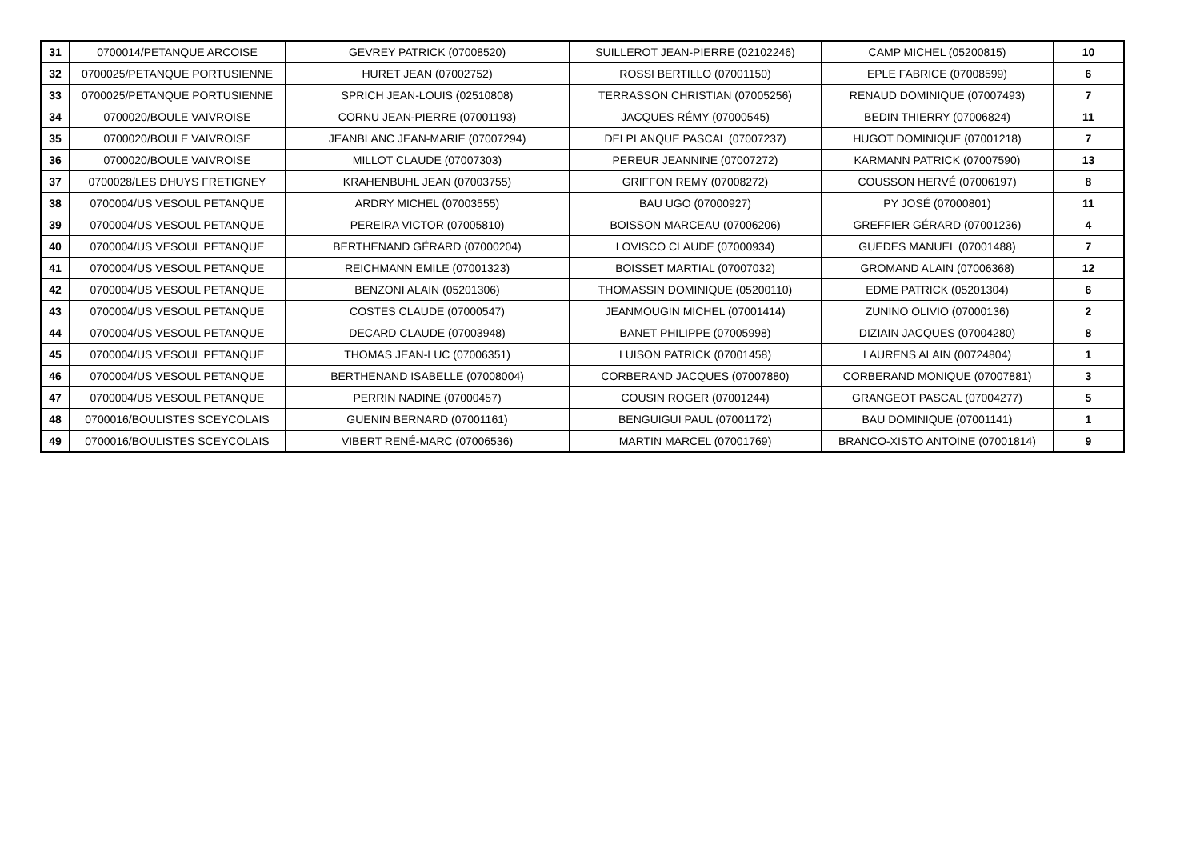| 31 | 0700014/PETANQUE ARCOISE | GEVREY PATRICK (07008520) | SUILLEROT JEAN-PIERRE (02102246) | CAMP MICHEL (05200815) | 10 |
| 32 | 0700025/PETANQUE PORTUSIENNE | HURET JEAN (07002752) | ROSSI BERTILLO (07001150) | EPLE FABRICE (07008599) | 6 |
| 33 | 0700025/PETANQUE PORTUSIENNE | SPRICH JEAN-LOUIS (02510808) | TERRASSON CHRISTIAN (07005256) | RENAUD DOMINIQUE (07007493) | 7 |
| 34 | 0700020/BOULE VAIVROISE | CORNU JEAN-PIERRE (07001193) | JACQUES RÉMY (07000545) | BEDIN THIERRY (07006824) | 11 |
| 35 | 0700020/BOULE VAIVROISE | JEANBLANC JEAN-MARIE (07007294) | DELPLANQUE PASCAL (07007237) | HUGOT DOMINIQUE (07001218) | 7 |
| 36 | 0700020/BOULE VAIVROISE | MILLOT CLAUDE (07007303) | PEREUR JEANNINE (07007272) | KARMANN PATRICK (07007590) | 13 |
| 37 | 0700028/LES DHUYS FRETIGNEY | KRAHENBUHL JEAN (07003755) | GRIFFON REMY (07008272) | COUSSON HERVÉ (07006197) | 8 |
| 38 | 0700004/US VESOUL PETANQUE | ARDRY MICHEL (07003555) | BAU UGO (07000927) | PY JOSÉ (07000801) | 11 |
| 39 | 0700004/US VESOUL PETANQUE | PEREIRA VICTOR (07005810) | BOISSON MARCEAU (07006206) | GREFFIER GÉRARD (07001236) | 4 |
| 40 | 0700004/US VESOUL PETANQUE | BERTHENAND GÉRARD (07000204) | LOVISCO CLAUDE (07000934) | GUEDES MANUEL (07001488) | 7 |
| 41 | 0700004/US VESOUL PETANQUE | REICHMANN EMILE (07001323) | BOISSET MARTIAL (07007032) | GROMAND ALAIN (07006368) | 12 |
| 42 | 0700004/US VESOUL PETANQUE | BENZONI ALAIN (05201306) | THOMASSIN DOMINIQUE (05200110) | EDME PATRICK (05201304) | 6 |
| 43 | 0700004/US VESOUL PETANQUE | COSTES CLAUDE (07000547) | JEANMOUGIN MICHEL (07001414) | ZUNINO OLIVIO (07000136) | 2 |
| 44 | 0700004/US VESOUL PETANQUE | DECARD CLAUDE (07003948) | BANET PHILIPPE (07005998) | DIZIAIN JACQUES (07004280) | 8 |
| 45 | 0700004/US VESOUL PETANQUE | THOMAS JEAN-LUC (07006351) | LUISON PATRICK (07001458) | LAURENS ALAIN (00724804) | 1 |
| 46 | 0700004/US VESOUL PETANQUE | BERTHENAND ISABELLE (07008004) | CORBERAND JACQUES (07007880) | CORBERAND MONIQUE (07007881) | 3 |
| 47 | 0700004/US VESOUL PETANQUE | PERRIN NADINE (07000457) | COUSIN ROGER (07001244) | GRANGEOT PASCAL (07004277) | 5 |
| 48 | 0700016/BOULISTES SCEYCOLAIS | GUENIN BERNARD (07001161) | BENGUIGUI PAUL (07001172) | BAU DOMINIQUE (07001141) | 1 |
| 49 | 0700016/BOULISTES SCEYCOLAIS | VIBERT RENÉ-MARC (07006536) | MARTIN MARCEL (07001769) | BRANCO-XISTO ANTOINE (07001814) | 9 |